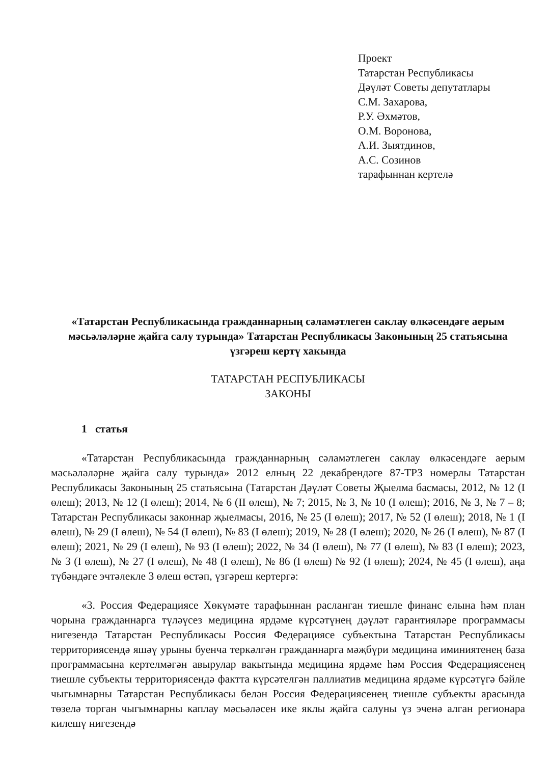Проект
Татарстан Республикасы
Дәүләт Советы депутатлары
С.М. Захарова,
Р.У. Әхмәтов,
О.М. Воронова,
А.И. Зыятдинов,
А.С. Созинов
тарафыннан кертелә
«Татарстан Республикасында гражданнарның сәламәтлеген саклау өлкәсендәге аерым мәсьәләләрне җайга салу турында» Татарстан Республикасы Законының 25 статьясына үзгәреш кертү хакында
ТАТАРСТАН РЕСПУБЛИКАСЫ
ЗАКОНЫ
1 статья
«Татарстан Республикасында гражданнарның сәламәтлеген саклау өлкәсендәге аерым мәсьәләләрне җайга салу турында» 2012 елның 22 декабрендәге 87-ТРЗ номерлы Татарстан Республикасы Законының 25 статьясына (Татарстан Дәүләт Советы Җыелма басмасы, 2012, № 12 (I өлеш); 2013, № 12 (I өлеш); 2014, № 6 (II өлеш), № 7; 2015, № 3, № 10 (I өлеш); 2016, № 3, № 7 – 8; Татарстан Республикасы законнар җыелмасы, 2016, № 25 (I өлеш); 2017, № 52 (I өлеш); 2018, № 1 (I өлеш), № 29 (I өлеш), № 54 (I өлеш), № 83 (I өлеш); 2019, № 28 (I өлеш); 2020, № 26 (I өлеш), № 87 (I өлеш); 2021, № 29 (I өлеш), № 93 (I өлеш); 2022, № 34 (I өлеш), № 77 (I өлеш), № 83 (I өлеш); 2023, № 3 (I өлеш), № 27 (I өлеш), № 48 (I өлеш), № 86 (I өлеш) № 92 (I өлеш); 2024, № 45 (I өлеш), аңа түбәндәге эчтәлекле 3 өлеш өстәп, үзгәреш кертергә:
«3. Россия Федерациясе Хөкүмәте тарафыннан расланган тиешле финанс елына һәм план чорына гражданнарга түләүсез медицина ярдәме күрсәтүнең дәүләт гарантияләре программасы нигезендә Татарстан Республикасы Россия Федерациясе субъектына Татарстан Республикасы территориясендә яшәү урыны буенча теркәлгән гражданнарга мәҗбүри медицина иминиятенең база программасына кертелмәгән авырулар вакытында медицина ярдәме һәм Россия Федерациясенең тиешле субъекты территориясендә фактта күрсәтелгән паллиатив медицина ярдәме күрсәтүгә бәйле чыгымнарны Татарстан Республикасы белән Россия Федерациясенең тиешле субъекты арасында төзелә торган чыгымнарны каплау мәсьәләсен ике яклы җайга салуны үз эченә алган регионара килешү нигезендә